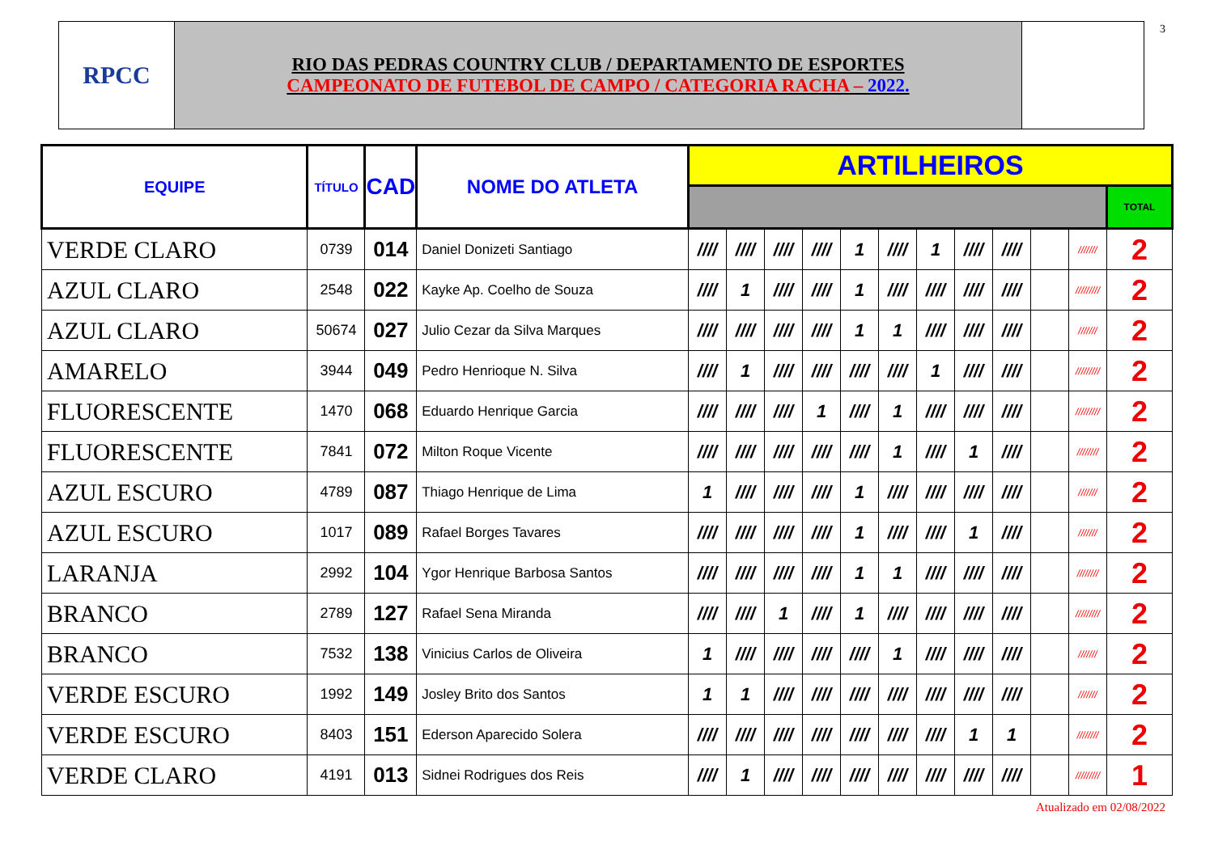3
RPCC
RIO DAS PEDRAS COUNTRY CLUB / DEPARTAMENTO DE ESPORTES
CAMPEONATO DE FUTEBOL DE CAMPO / CATEGORIA RACHA – 2022.
| EQUIPE | TÍTULO | CAD | NOME DO ATLETA | ARTILHEIROS | | | | | | | | | | | |
| --- | --- | --- | --- | --- | --- | --- | --- | --- | --- | --- | --- | --- | --- | --- | --- |
| | | | | | | | | | | | | | | | TOTAL |
| VERDE CLARO | 0739 | 014 | Daniel Donizeti Santiago | //// | //// | //// | //// | 1 | //// | 1 | //// | //// | | /////// | 2 |
| AZUL CLARO | 2548 | 022 | Kayke Ap. Coelho de Souza | //// | 1 | //// | //// | 1 | //// | //// | //// | //// | | ///////// | 2 |
| AZUL CLARO | 50674 | 027 | Julio Cezar da Silva Marques | //// | //// | //// | //// | 1 | 1 | //// | //// | //// | | /////// | 2 |
| AMARELO | 3944 | 049 | Pedro Henrioque N. Silva | //// | 1 | //// | //// | //// | //// | 1 | //// | //// | | ///////// | 2 |
| FLUORESCENTE | 1470 | 068 | Eduardo Henrique Garcia | //// | //// | //// | 1 | //// | 1 | //// | //// | //// | | ///////// | 2 |
| FLUORESCENTE | 7841 | 072 | Milton Roque Vicente | //// | //// | //// | //// | //// | 1 | //// | 1 | //// | | //////// | 2 |
| AZUL ESCURO | 4789 | 087 | Thiago Henrique de Lima | 1 | //// | //// | //// | 1 | //// | //// | //// | //// | | /////// | 2 |
| AZUL ESCURO | 1017 | 089 | Rafael Borges Tavares | //// | //// | //// | //// | 1 | //// | //// | 1 | //// | | /////// | 2 |
| LARANJA | 2992 | 104 | Ygor Henrique Barbosa Santos | //// | //// | //// | //// | 1 | 1 | //// | //// | //// | | //////// | 2 |
| BRANCO | 2789 | 127 | Rafael Sena Miranda | //// | //// | 1 | //// | 1 | //// | //// | //// | //// | | ///////// | 2 |
| BRANCO | 7532 | 138 | Vinicius Carlos de Oliveira | 1 | //// | //// | //// | //// | 1 | //// | //// | //// | | /////// | 2 |
| VERDE ESCURO | 1992 | 149 | Josley Brito dos Santos | 1 | 1 | //// | //// | //// | //// | //// | //// | //// | | /////// | 2 |
| VERDE ESCURO | 8403 | 151 | Ederson Aparecido Solera | //// | //// | //// | //// | //// | //// | //// | 1 | 1 | | //////// | 2 |
| VERDE CLARO | 4191 | 013 | Sidnei Rodrigues dos Reis | //// | 1 | //// | //// | //// | //// | //// | //// | //// | | ///////// | 1 |
Atualizado em 02/08/2022